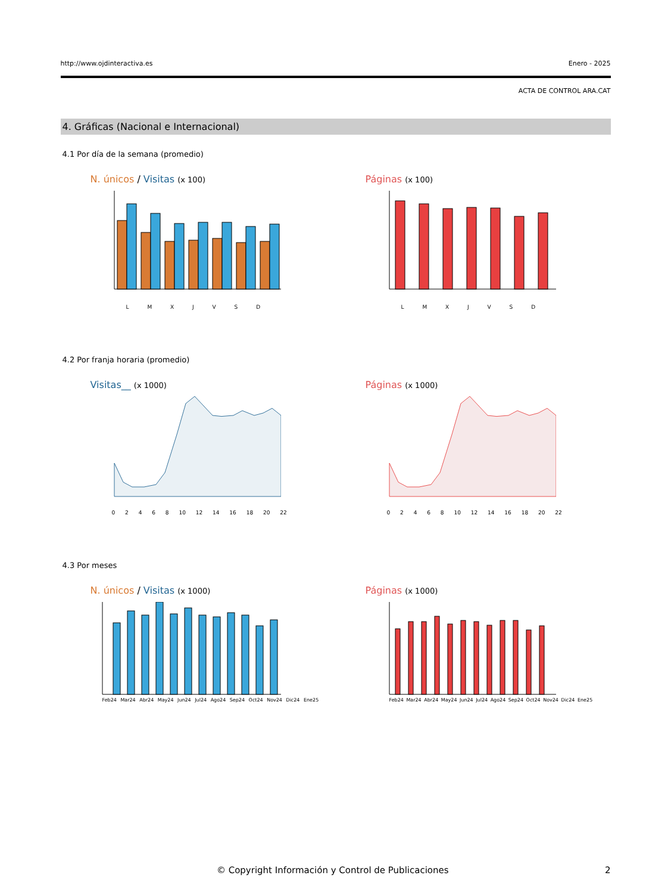http://www.ojdinteractiva.es Enero - 2025
ACTA DE CONTROL ARA.CAT
4. Gráficas (Nacional e Internacional)
4.1 Por día de la semana (promedio)
N. únicos / Visitas (x 100)
L M X J V S D
Páginas (x 100)
L M X J V S D
4.2 Por franja horaria (promedio)
Visitas__ (x 1000)
0 2 4 6 8 10 12 14 16 18 20 22
Páginas (x 1000)
0 2 4 6 8 10 12 14 16 18 20 22
4.3 Por meses
N. únicos / Visitas (x 1000)
Feb24 Mar24 Abr24 May24 Jun24 Jul24 Ago24 Sep24 Oct24 Nov24 Dic24 Ene25
Páginas (x 1000)
Feb24 Mar24 Abr24 May24 Jun24 Jul24 Ago24 Sep24 Oct24 Nov24 Dic24 Ene25
© Copyright Información y Control de Publicaciones 2